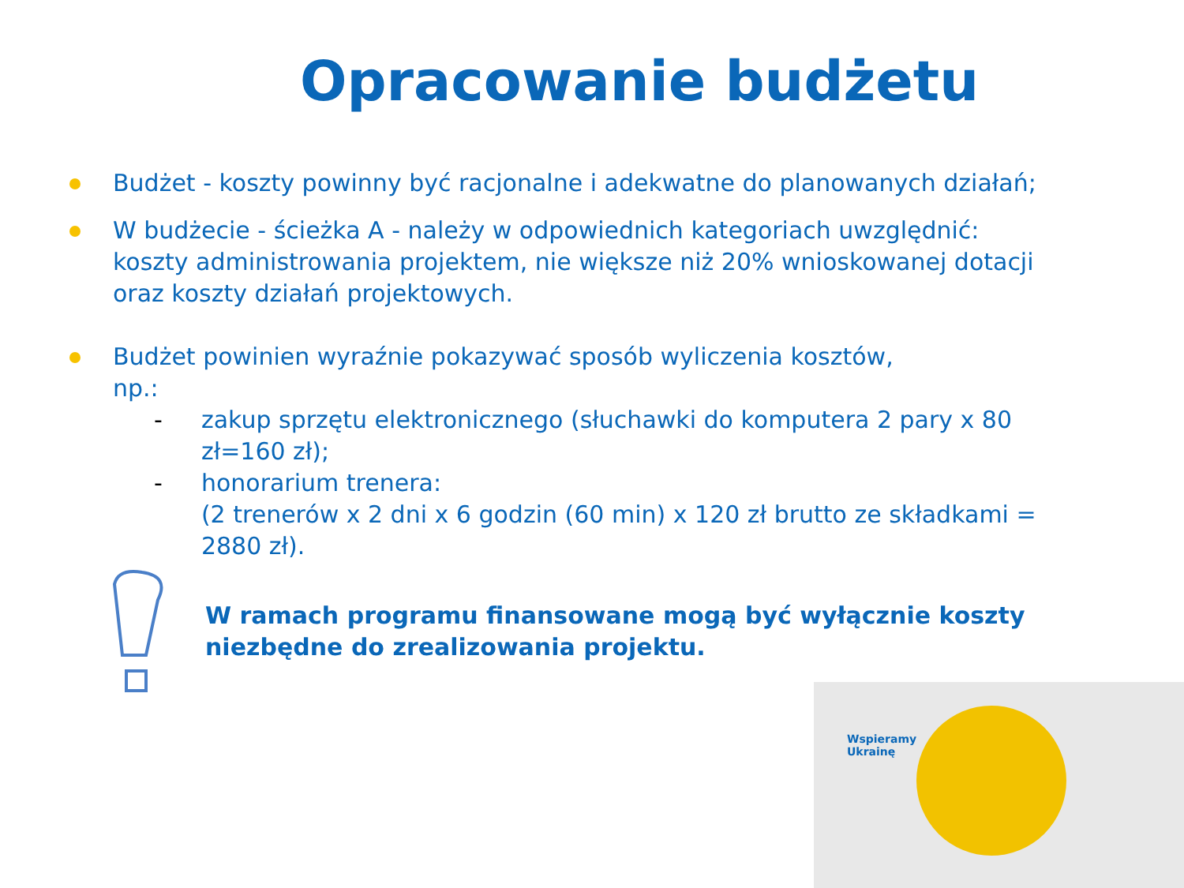Opracowanie budżetu
Budżet - koszty powinny być racjonalne i adekwatne do planowanych działań;
W budżecie - ścieżka A - należy w odpowiednich kategoriach uwzględnić: koszty administrowania projektem, nie większe niż 20% wnioskowanej dotacji oraz koszty działań projektowych.
Budżet powinien wyraźnie pokazywać sposób wyliczenia kosztów,
np.:
- zakup sprzętu elektronicznego (słuchawki do komputera 2 pary x 80 zł=160 zł);
- honorarium trenera:
(2 trenerów x 2 dni x 6 godzin (60 min) x 120 zł brutto ze składkami = 2880 zł).
W ramach programu finansowane mogą być wyłącznie koszty niezbędne do zrealizowania projektu.
Wspieramy
Ukrainę